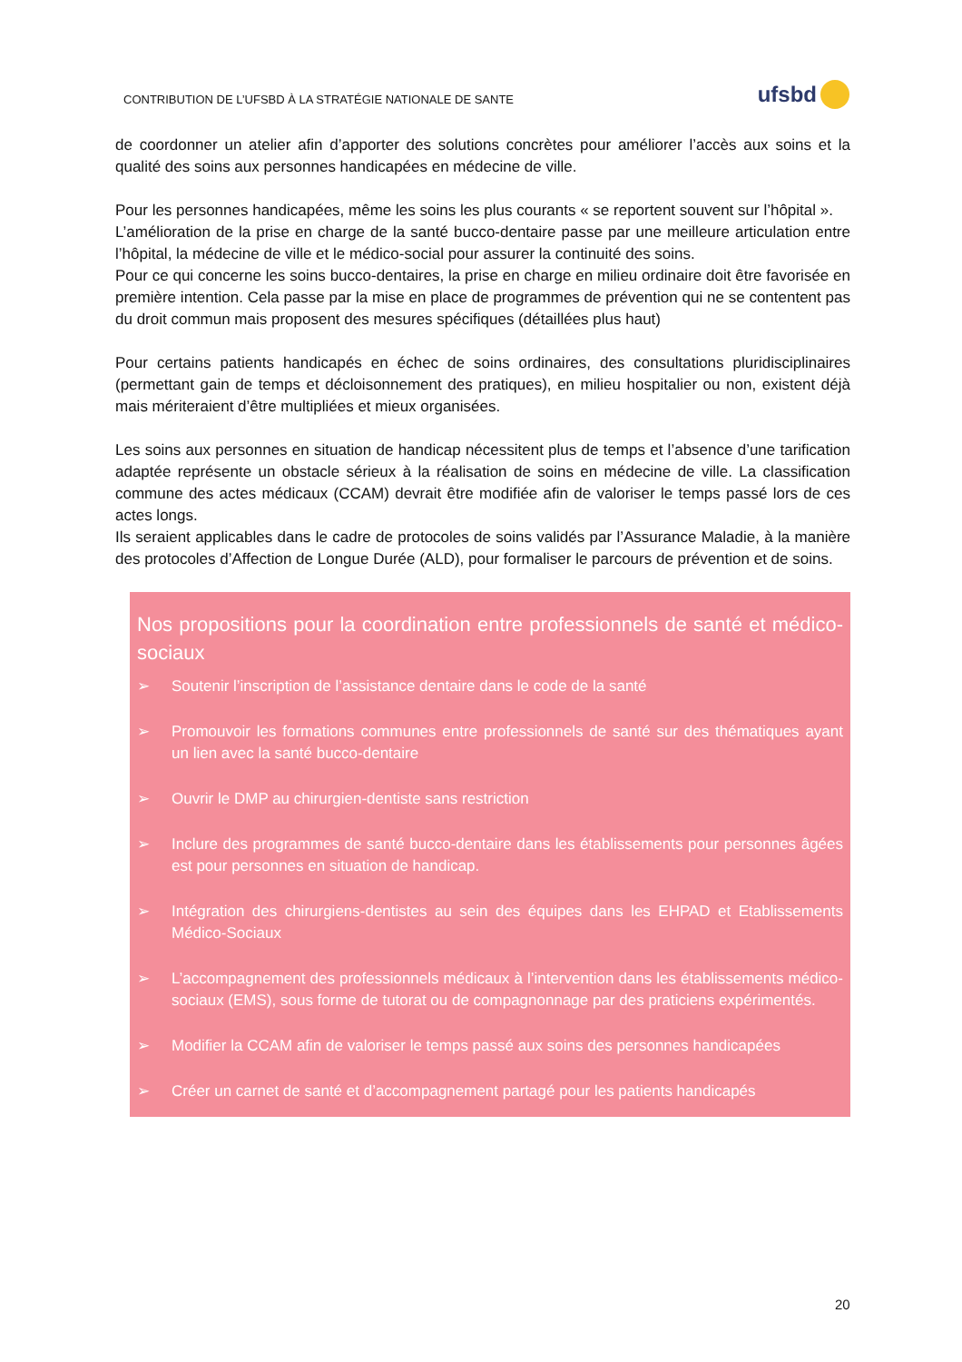CONTRIBUTION DE L’UFSBD À LA STRATÉGIE NATIONALE DE SANTE
ufsbd
de coordonner un atelier afin d’apporter des solutions concrètes pour améliorer l’accès aux soins et la qualité des soins aux personnes handicapées en médecine de ville.
Pour les personnes handicapées, même les soins les plus courants « se reportent souvent sur l’hôpital ».
L’amélioration de la prise en charge de la santé bucco-dentaire passe par une meilleure articulation entre l’hôpital, la médecine de ville et le médico-social pour assurer la continuité des soins.
Pour ce qui concerne les soins bucco-dentaires, la prise en charge en milieu ordinaire doit être favorisée en première intention. Cela passe par la mise en place de programmes de prévention qui ne se contentent pas du droit commun mais proposent des mesures spécifiques (détaillées plus haut)
Pour certains patients handicapés en échec de soins ordinaires, des consultations pluridisciplinaires (permettant gain de temps et décloisonnement des pratiques), en milieu hospitalier ou non, existent déjà mais mériteraient d’être multipliées et mieux organisées.
Les soins aux personnes en situation de handicap nécessitent plus de temps et l’absence d’une tarification adaptée représente un obstacle sérieux à la réalisation de soins en médecine de ville. La classification commune des actes médicaux (CCAM) devrait être modifiée afin de valoriser le temps passé lors de ces actes longs.
Ils seraient applicables dans le cadre de protocoles de soins validés par l’Assurance Maladie, à la manière des protocoles d’Affection de Longue Durée (ALD), pour formaliser le parcours de prévention et de soins.
Nos propositions pour la coordination entre professionnels de santé et médico-sociaux
➢ Soutenir l’inscription de l’assistance dentaire dans le code de la santé
➢ Promouvoir les formations communes entre professionnels de santé sur des thématiques ayant un lien avec la santé bucco-dentaire
➢ Ouvrir le DMP au chirurgien-dentiste sans restriction
➢ Inclure des programmes de santé bucco-dentaire dans les établissements pour personnes âgées est pour personnes en situation de handicap.
➢ Intégration des chirurgiens-dentistes au sein des équipes dans les EHPAD et Etablissements Médico-Sociaux
➢ L’accompagnement des professionnels médicaux à l’intervention dans les établissements médico-sociaux (EMS), sous forme de tutorat ou de compagnonnage par des praticiens expérimentés.
➢ Modifier la CCAM afin de valoriser le temps passé aux soins des personnes handicapées
➢ Créer un carnet de santé et d’accompagnement partagé pour les patients handicapés
20